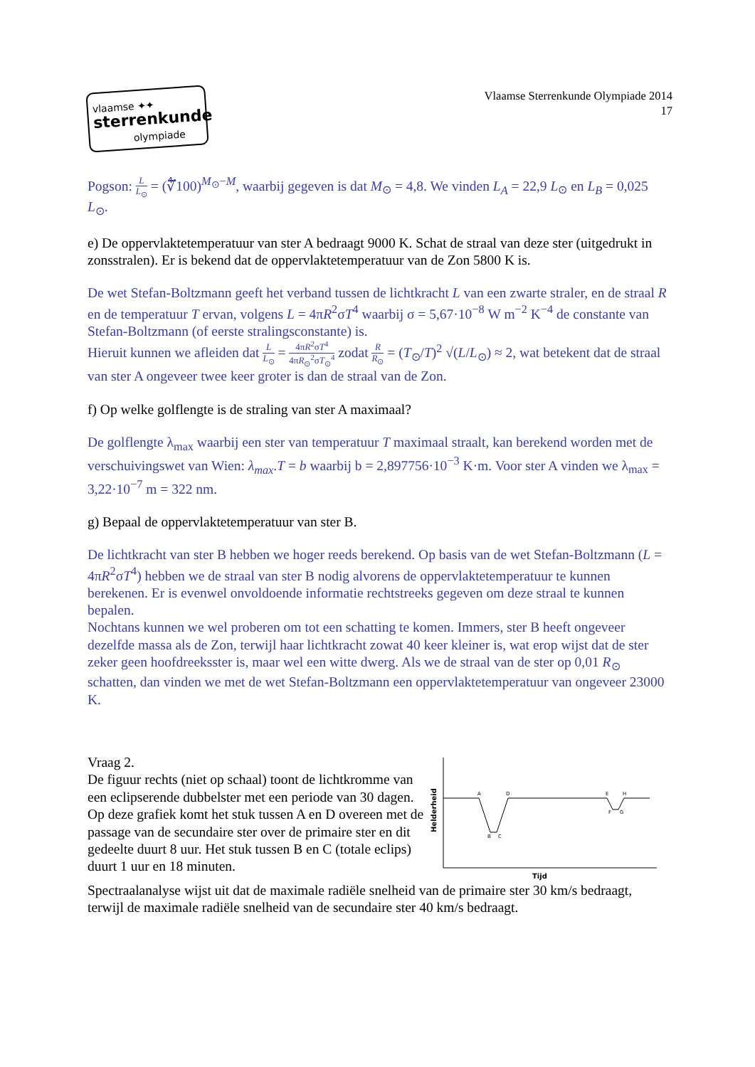vlaamse ✦✦
sterrenkunde
olympiade
Vlaamse Sterrenkunde Olympiade 2014
17
Pogson: L L<sub>⊙</sub> = (∜̅100)<sup>M<sub>⊙</sub>−M</sup>, waarbij gegeven is dat M<sub>⊙</sub> = 4,8. We vinden L<sub>A</sub> = 22,9 L<sub>⊙</sub> en L<sub>B</sub> = 0,025 L<sub>⊙</sub>.
e) De oppervlaktetemperatuur van ster A bedraagt 9000 K. Schat de straal van deze ster (uitgedrukt in zonsstralen). Er is bekend dat de oppervlaktetemperatuur van de Zon 5800 K is.
De wet Stefan-Boltzmann geeft het verband tussen de lichtkracht L van een zwarte straler, en de straal R en de temperatuur T ervan, volgens L = 4πR<sup>2</sup>σT<sup>4</sup> waarbij σ = 5,67·10<sup>−8</sup> W m<sup>−2</sup> K<sup>−4</sup> de constante van Stefan-Boltzmann (of eerste stralingsconstante) is.
Hieruit kunnen we afleiden dat L L<sub>⊙</sub> = 4πR<sup>2</sup>σT<sup>4</sup> 4πR<sub>⊙</sub><sup>2</sup>σT<sub>⊙</sub><sup>4</sup> zodat R R<sub>⊙</sub> = (T<sub>⊙</sub>/T)<sup>2</sup> √(L/L<sub>⊙</sub>) ≈ 2, wat betekent dat de straal van ster A ongeveer twee keer groter is dan de straal van de Zon.
f) Op welke golflengte is de straling van ster A maximaal?
De golflengte λ<sub>max</sub> waarbij een ster van temperatuur T maximaal straalt, kan berekend worden met de verschuivingswet van Wien: λ<sub>max</sub>.T = b waarbij b = 2,897756·10<sup>−3</sup> K·m. Voor ster A vinden we λ<sub>max</sub> = 3,22·10<sup>−7</sup> m = 322 nm.
g) Bepaal de oppervlaktetemperatuur van ster B.
De lichtkracht van ster B hebben we hoger reeds berekend. Op basis van de wet Stefan-Boltzmann (L = 4πR<sup>2</sup>σT<sup>4</sup>) hebben we de straal van ster B nodig alvorens de oppervlaktetemperatuur te kunnen berekenen. Er is evenwel onvoldoende informatie rechtstreeks gegeven om deze straal te kunnen bepalen.
Nochtans kunnen we wel proberen om tot een schatting te komen. Immers, ster B heeft ongeveer dezelfde massa als de Zon, terwijl haar lichtkracht zowat 40 keer kleiner is, wat erop wijst dat de ster zeker geen hoofdreeksster is, maar wel een witte dwerg. Als we de straal van de ster op 0,01 R<sub>⊙</sub> schatten, dan vinden we met de wet Stefan-Boltzmann een oppervlaktetemperatuur van ongeveer 23000 K.
Vraag 2.
De figuur rechts (niet op schaal) toont de lichtkromme van een eclipserende dubbelster met een periode van 30 dagen.
Op deze grafiek komt het stuk tussen A en D overeen met de passage van de secundaire ster over de primaire ster en dit gedeelte duurt 8 uur. Het stuk tussen B en C (totale eclips) duurt 1 uur en 18 minuten.
A
D
B
C
E
H
F
G
Tijd
Helderheid
Spectraalanalyse wijst uit dat de maximale radiële snelheid van de primaire ster 30 km/s bedraagt, terwijl de maximale radiële snelheid van de secundaire ster 40 km/s bedraagt.